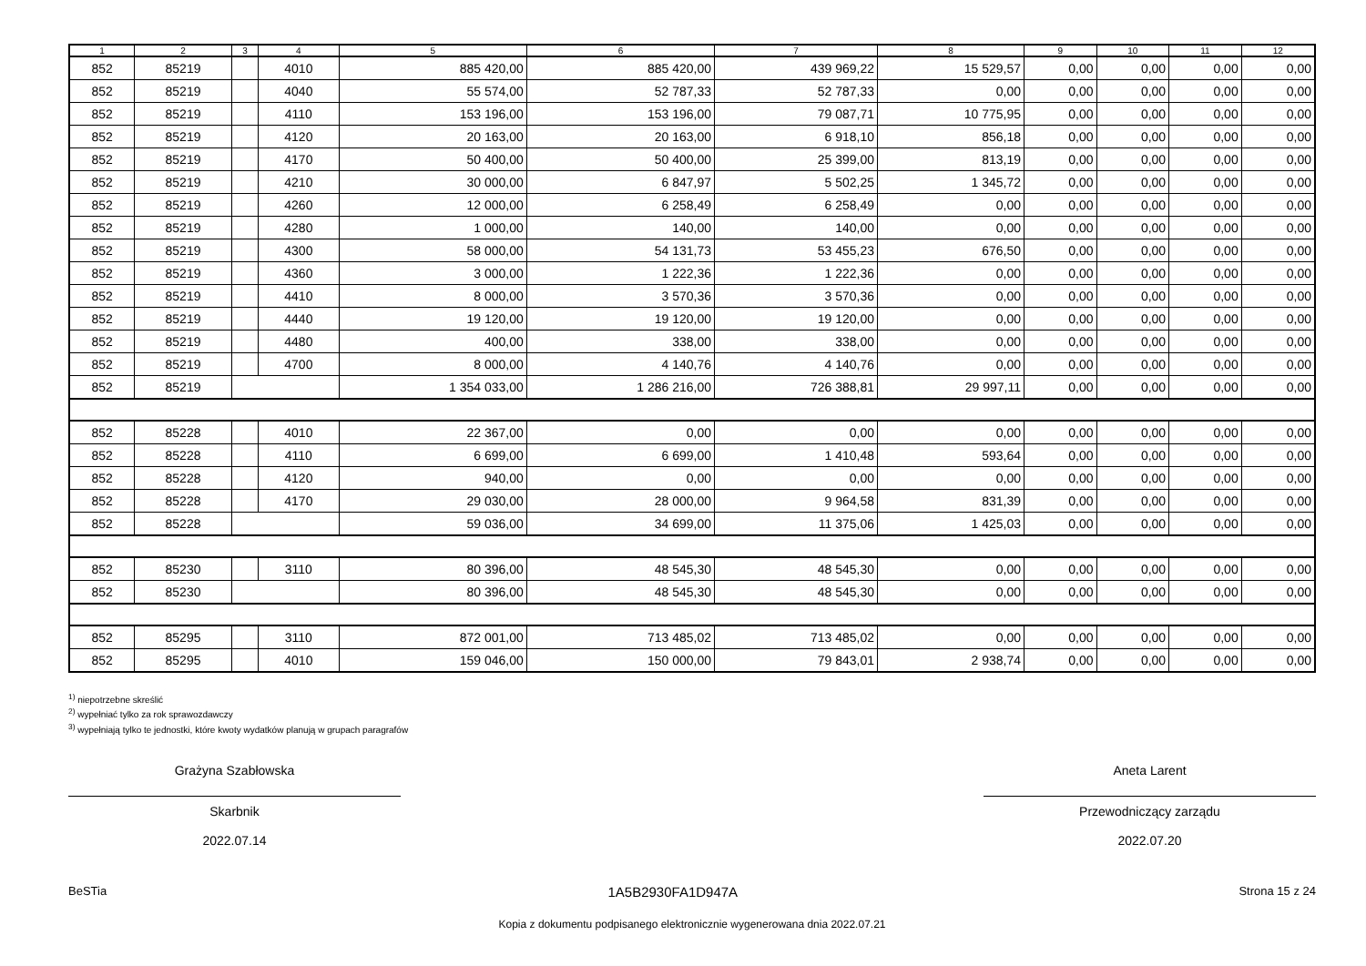| 1 | 2 | 3 | 4 | 5 | 6 | 7 | 8 | 9 | 10 | 11 | 12 |
| --- | --- | --- | --- | --- | --- | --- | --- | --- | --- | --- | --- |
| 852 | 85219 | | 4010 | 885 420,00 | 885 420,00 | 439 969,22 | 15 529,57 | 0,00 | 0,00 | 0,00 | 0,00 |
| 852 | 85219 | | 4040 | 55 574,00 | 52 787,33 | 52 787,33 | 0,00 | 0,00 | 0,00 | 0,00 | 0,00 |
| 852 | 85219 | | 4110 | 153 196,00 | 153 196,00 | 79 087,71 | 10 775,95 | 0,00 | 0,00 | 0,00 | 0,00 |
| 852 | 85219 | | 4120 | 20 163,00 | 20 163,00 | 6 918,10 | 856,18 | 0,00 | 0,00 | 0,00 | 0,00 |
| 852 | 85219 | | 4170 | 50 400,00 | 50 400,00 | 25 399,00 | 813,19 | 0,00 | 0,00 | 0,00 | 0,00 |
| 852 | 85219 | | 4210 | 30 000,00 | 6 847,97 | 5 502,25 | 1 345,72 | 0,00 | 0,00 | 0,00 | 0,00 |
| 852 | 85219 | | 4260 | 12 000,00 | 6 258,49 | 6 258,49 | 0,00 | 0,00 | 0,00 | 0,00 | 0,00 |
| 852 | 85219 | | 4280 | 1 000,00 | 140,00 | 140,00 | 0,00 | 0,00 | 0,00 | 0,00 | 0,00 |
| 852 | 85219 | | 4300 | 58 000,00 | 54 131,73 | 53 455,23 | 676,50 | 0,00 | 0,00 | 0,00 | 0,00 |
| 852 | 85219 | | 4360 | 3 000,00 | 1 222,36 | 1 222,36 | 0,00 | 0,00 | 0,00 | 0,00 | 0,00 |
| 852 | 85219 | | 4410 | 8 000,00 | 3 570,36 | 3 570,36 | 0,00 | 0,00 | 0,00 | 0,00 | 0,00 |
| 852 | 85219 | | 4440 | 19 120,00 | 19 120,00 | 19 120,00 | 0,00 | 0,00 | 0,00 | 0,00 | 0,00 |
| 852 | 85219 | | 4480 | 400,00 | 338,00 | 338,00 | 0,00 | 0,00 | 0,00 | 0,00 | 0,00 |
| 852 | 85219 | | 4700 | 8 000,00 | 4 140,76 | 4 140,76 | 0,00 | 0,00 | 0,00 | 0,00 | 0,00 |
| 852 | 85219 | | | 1 354 033,00 | 1 286 216,00 | 726 388,81 | 29 997,11 | 0,00 | 0,00 | 0,00 | 0,00 |
| 852 | 85228 | | 4010 | 22 367,00 | 0,00 | 0,00 | 0,00 | 0,00 | 0,00 | 0,00 | 0,00 |
| 852 | 85228 | | 4110 | 6 699,00 | 6 699,00 | 1 410,48 | 593,64 | 0,00 | 0,00 | 0,00 | 0,00 |
| 852 | 85228 | | 4120 | 940,00 | 0,00 | 0,00 | 0,00 | 0,00 | 0,00 | 0,00 | 0,00 |
| 852 | 85228 | | 4170 | 29 030,00 | 28 000,00 | 9 964,58 | 831,39 | 0,00 | 0,00 | 0,00 | 0,00 |
| 852 | 85228 | | | 59 036,00 | 34 699,00 | 11 375,06 | 1 425,03 | 0,00 | 0,00 | 0,00 | 0,00 |
| 852 | 85230 | | 3110 | 80 396,00 | 48 545,30 | 48 545,30 | 0,00 | 0,00 | 0,00 | 0,00 | 0,00 |
| 852 | 85230 | | | 80 396,00 | 48 545,30 | 48 545,30 | 0,00 | 0,00 | 0,00 | 0,00 | 0,00 |
| 852 | 85295 | | 3110 | 872 001,00 | 713 485,02 | 713 485,02 | 0,00 | 0,00 | 0,00 | 0,00 | 0,00 |
| 852 | 85295 | | 4010 | 159 046,00 | 150 000,00 | 79 843,01 | 2 938,74 | 0,00 | 0,00 | 0,00 | 0,00 |
<sup>1)</sup> niepotrzebne skreślić
<sup>2)</sup> wypełniać tylko za rok sprawozdawczy
<sup>3)</sup> wypełniają tylko te jednostki, które kwoty wydatków planują w grupach paragrafów
Grażyna Szabłowska
Skarbnik
2022.07.14
Aneta Larent
Przewodniczący zarządu
2022.07.20
BeSTia 1A5B2930FA1D947A Strona 15 z 24
Kopia z dokumentu podpisanego elektronicznie wygenerowana dnia 2022.07.21